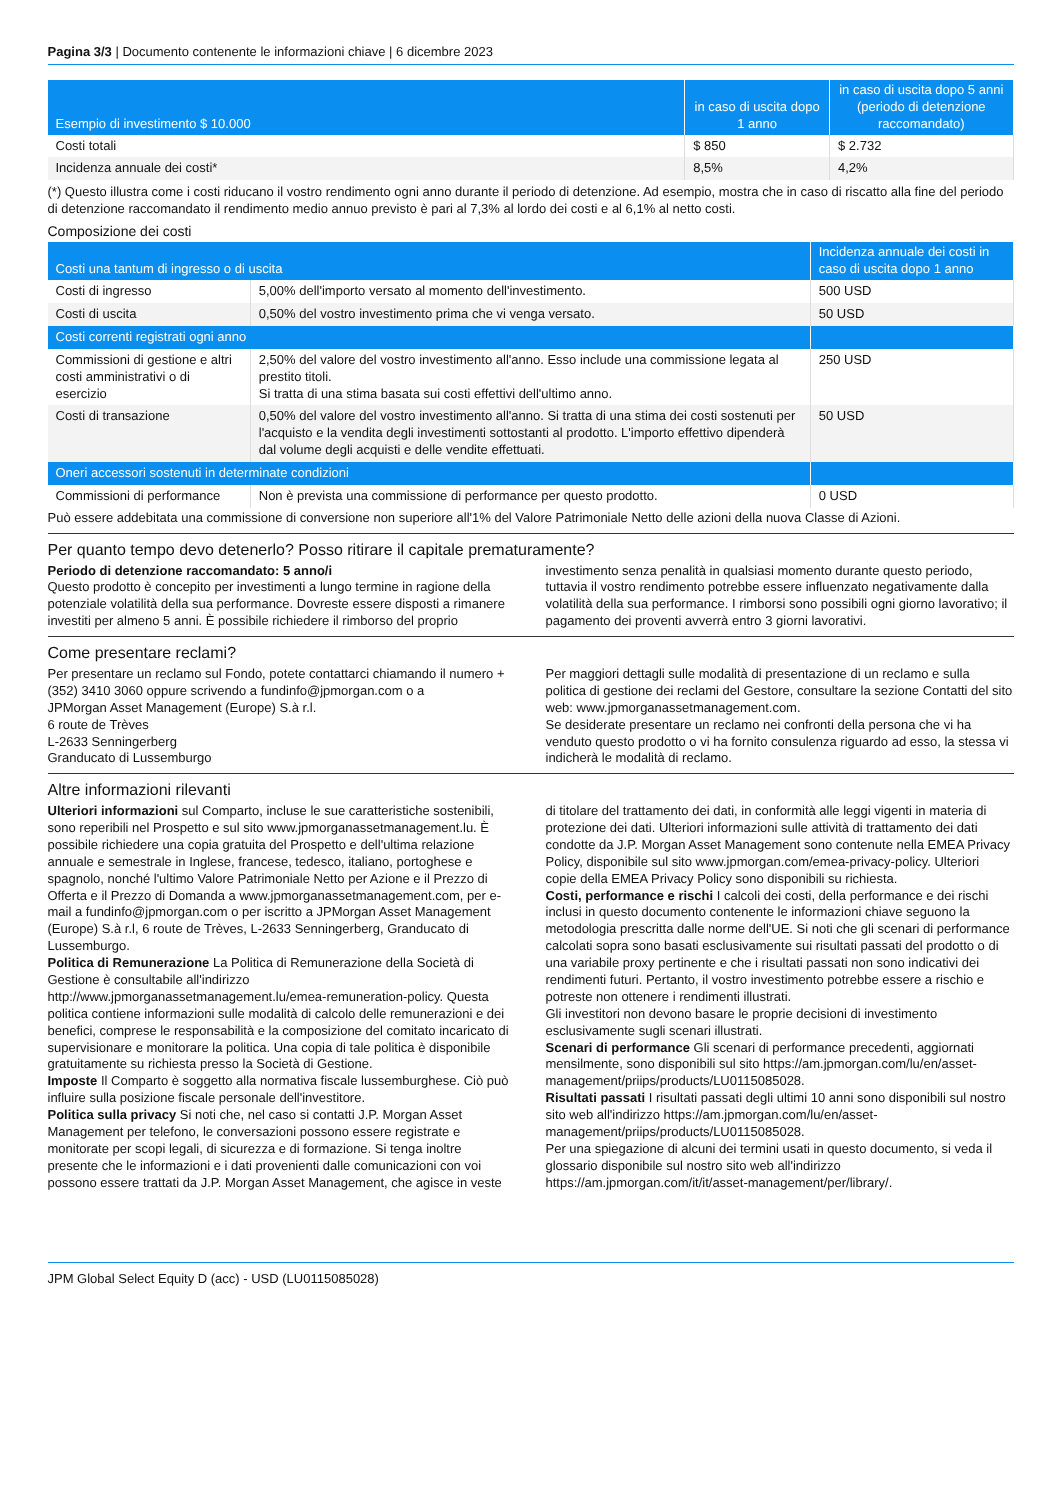Pagina 3/3 | Documento contenente le informazioni chiave | 6 dicembre 2023
| Esempio di investimento $ 10.000 | in caso di uscita dopo 1 anno | in caso di uscita dopo 5 anni (periodo di detenzione raccomandato) |
| --- | --- | --- |
| Costi totali | $ 850 | $ 2.732 |
| Incidenza annuale dei costi* | 8,5% | 4,2% |
(*) Questo illustra come i costi riducano il vostro rendimento ogni anno durante il periodo di detenzione. Ad esempio, mostra che in caso di riscatto alla fine del periodo di detenzione raccomandato il rendimento medio annuo previsto è pari al 7,3% al lordo dei costi e al 6,1% al netto costi.
Composizione dei costi
| Costi una tantum di ingresso o di uscita | | Incidenza annuale dei costi in caso di uscita dopo 1 anno |
| --- | --- | --- |
| Costi di ingresso | 5,00% dell'importo versato al momento dell'investimento. | 500 USD |
| Costi di uscita | 0,50% del vostro investimento prima che vi venga versato. | 50 USD |
| Costi correnti registrati ogni anno | | |
| Commissioni di gestione e altri costi amministrativi o di esercizio | 2,50% del valore del vostro investimento all'anno. Esso include una commissione legata al prestito titoli. Si tratta di una stima basata sui costi effettivi dell'ultimo anno. | 250 USD |
| Costi di transazione | 0,50% del valore del vostro investimento all'anno. Si tratta di una stima dei costi sostenuti per l'acquisto e la vendita degli investimenti sottostanti al prodotto. L'importo effettivo dipenderà dal volume degli acquisti e delle vendite effettuati. | 50 USD |
| Oneri accessori sostenuti in determinate condizioni | | |
| Commissioni di performance | Non è prevista una commissione di performance per questo prodotto. | 0 USD |
Può essere addebitata una commissione di conversione non superiore all'1% del Valore Patrimoniale Netto delle azioni della nuova Classe di Azioni.
Per quanto tempo devo detenerlo? Posso ritirare il capitale prematuramente?
Periodo di detenzione raccomandato: 5 anno/i
Questo prodotto è concepito per investimenti a lungo termine in ragione della potenziale volatilità della sua performance. Dovreste essere disposti a rimanere investiti per almeno 5 anni. È possibile richiedere il rimborso del proprio investimento senza penalità in qualsiasi momento durante questo periodo, tuttavia il vostro rendimento potrebbe essere influenzato negativamente dalla volatilità della sua performance. I rimborsi sono possibili ogni giorno lavorativo; il pagamento dei proventi avverrà entro 3 giorni lavorativi.
Come presentare reclami?
Per presentare un reclamo sul Fondo, potete contattarci chiamando il numero +(352) 3410 3060 oppure scrivendo a fundinfo@jpmorgan.com o a
JPMorgan Asset Management (Europe) S.à r.l.
6 route de Trèves
L-2633 Senningerberg
Granducato di Lussemburgo
Per maggiori dettagli sulle modalità di presentazione di un reclamo e sulla politica di gestione dei reclami del Gestore, consultare la sezione Contatti del sito web: www.jpmorganassetmanagement.com.
Se desiderate presentare un reclamo nei confronti della persona che vi ha venduto questo prodotto o vi ha fornito consulenza riguardo ad esso, la stessa vi indicherà le modalità di reclamo.
Altre informazioni rilevanti
Ulteriori informazioni sul Comparto, incluse le sue caratteristiche sostenibili, sono reperibili nel Prospetto e sul sito www.jpmorganassetmanagement.lu. È possibile richiedere una copia gratuita del Prospetto e dell'ultima relazione annuale e semestrale in Inglese, francese, tedesco, italiano, portoghese e spagnolo, nonché l'ultimo Valore Patrimoniale Netto per Azione e il Prezzo di Offerta e il Prezzo di Domanda a www.jpmorganassetmanagement.com, per e-mail a fundinfo@jpmorgan.com o per iscritto a JPMorgan Asset Management (Europe) S.à r.l, 6 route de Trèves, L-2633 Senningerberg, Granducato di Lussemburgo.
Politica di Remunerazione La Politica di Remunerazione della Società di Gestione è consultabile all'indirizzo http://www.jpmorganassetmanagement.lu/emea-remuneration-policy. Questa politica contiene informazioni sulle modalità di calcolo delle remunerazioni e dei benefici, comprese le responsabilità e la composizione del comitato incaricato di supervisionare e monitorare la politica. Una copia di tale politica è disponibile gratuitamente su richiesta presso la Società di Gestione.
Imposte Il Comparto è soggetto alla normativa fiscale lussemburghese. Ciò può influire sulla posizione fiscale personale dell'investitore.
Politica sulla privacy Si noti che, nel caso si contatti J.P. Morgan Asset Management per telefono, le conversazioni possono essere registrate e monitorate per scopi legali, di sicurezza e di formazione. Si tenga inoltre presente che le informazioni e i dati provenienti dalle comunicazioni con voi possono essere trattati da J.P. Morgan Asset Management, che agisce in veste di titolare del trattamento dei dati, in conformità alle leggi vigenti in materia di protezione dei dati. Ulteriori informazioni sulle attività di trattamento dei dati condotte da J.P. Morgan Asset Management sono contenute nella EMEA Privacy Policy, disponibile sul sito www.jpmorgan.com/emea-privacy-policy. Ulteriori copie della EMEA Privacy Policy sono disponibili su richiesta.
Costi, performance e rischi I calcoli dei costi, della performance e dei rischi inclusi in questo documento contenente le informazioni chiave seguono la metodologia prescritta dalle norme dell'UE. Si noti che gli scenari di performance calcolati sopra sono basati esclusivamente sui risultati passati del prodotto o di una variabile proxy pertinente e che i risultati passati non sono indicativi dei rendimenti futuri. Pertanto, il vostro investimento potrebbe essere a rischio e potreste non ottenere i rendimenti illustrati.
Gli investitori non devono basare le proprie decisioni di investimento esclusivamente sugli scenari illustrati.
Scenari di performance Gli scenari di performance precedenti, aggiornati mensilmente, sono disponibili sul sito https://am.jpmorgan.com/lu/en/asset-management/priips/products/LU0115085028.
Risultati passati I risultati passati degli ultimi 10 anni sono disponibili sul nostro sito web all'indirizzo https://am.jpmorgan.com/lu/en/asset-management/priips/products/LU0115085028.
Per una spiegazione di alcuni dei termini usati in questo documento, si veda il glossario disponibile sul nostro sito web all'indirizzo https://am.jpmorgan.com/it/it/asset-management/per/library/.
JPM Global Select Equity D (acc) - USD (LU0115085028)